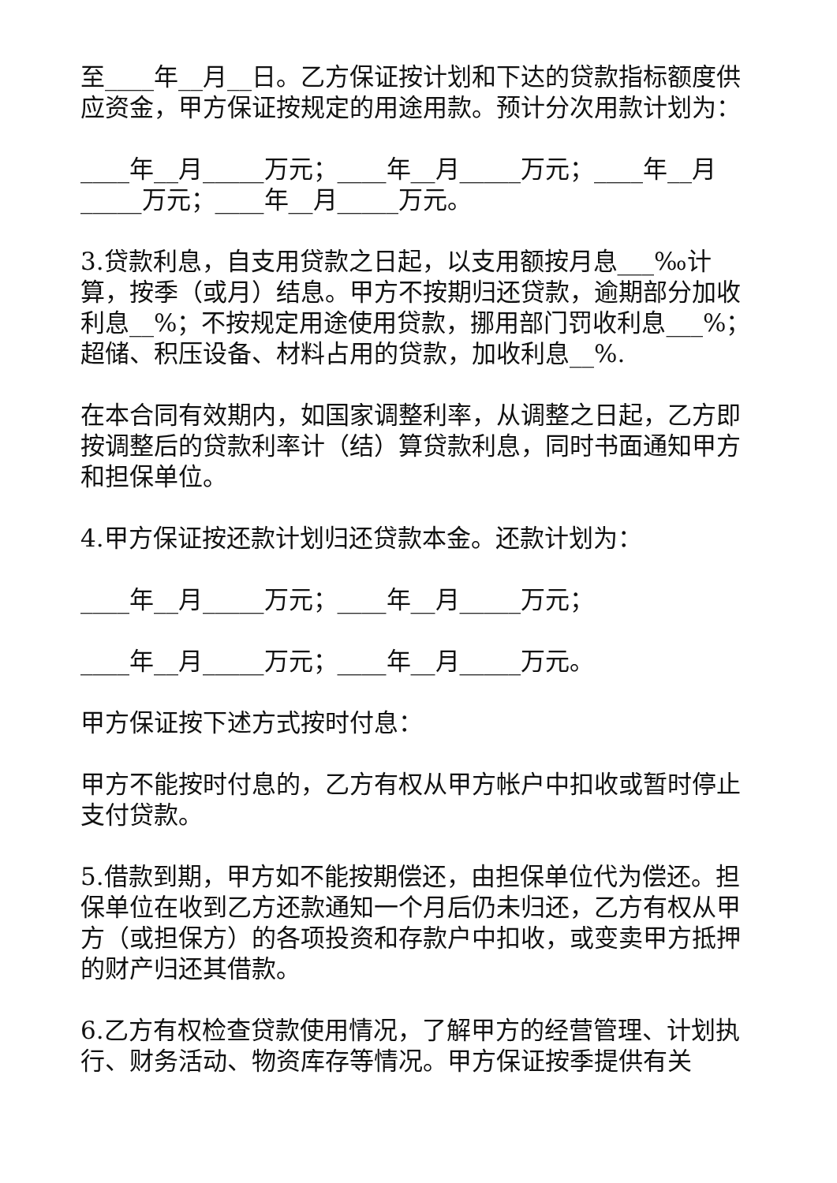至____年__月__日。乙方保证按计划和下达的贷款指标额度供应资金，甲方保证按规定的用途用款。预计分次用款计划为：
____年__月_____万元；____年__月_____万元；____年__月_____万元；____年__月_____万元。
3.贷款利息，自支用贷款之日起，以支用额按月息___‰计算，按季（或月）结息。甲方不按期归还贷款，逾期部分加收利息__%；不按规定用途使用贷款，挪用部门罚收利息___%；超储、积压设备、材料占用的贷款，加收利息__%.
在本合同有效期内，如国家调整利率，从调整之日起，乙方即按调整后的贷款利率计（结）算贷款利息，同时书面通知甲方和担保单位。
4.甲方保证按还款计划归还贷款本金。还款计划为：
____年__月_____万元；____年__月_____万元；
____年__月_____万元；____年__月_____万元。
甲方保证按下述方式按时付息：
甲方不能按时付息的，乙方有权从甲方帐户中扣收或暂时停止支付贷款。
5.借款到期，甲方如不能按期偿还，由担保单位代为偿还。担保单位在收到乙方还款通知一个月后仍未归还，乙方有权从甲方（或担保方）的各项投资和存款户中扣收，或变卖甲方抵押的财产归还其借款。
6.乙方有权检查贷款使用情况，了解甲方的经营管理、计划执行、财务活动、物资库存等情况。甲方保证按季提供有关